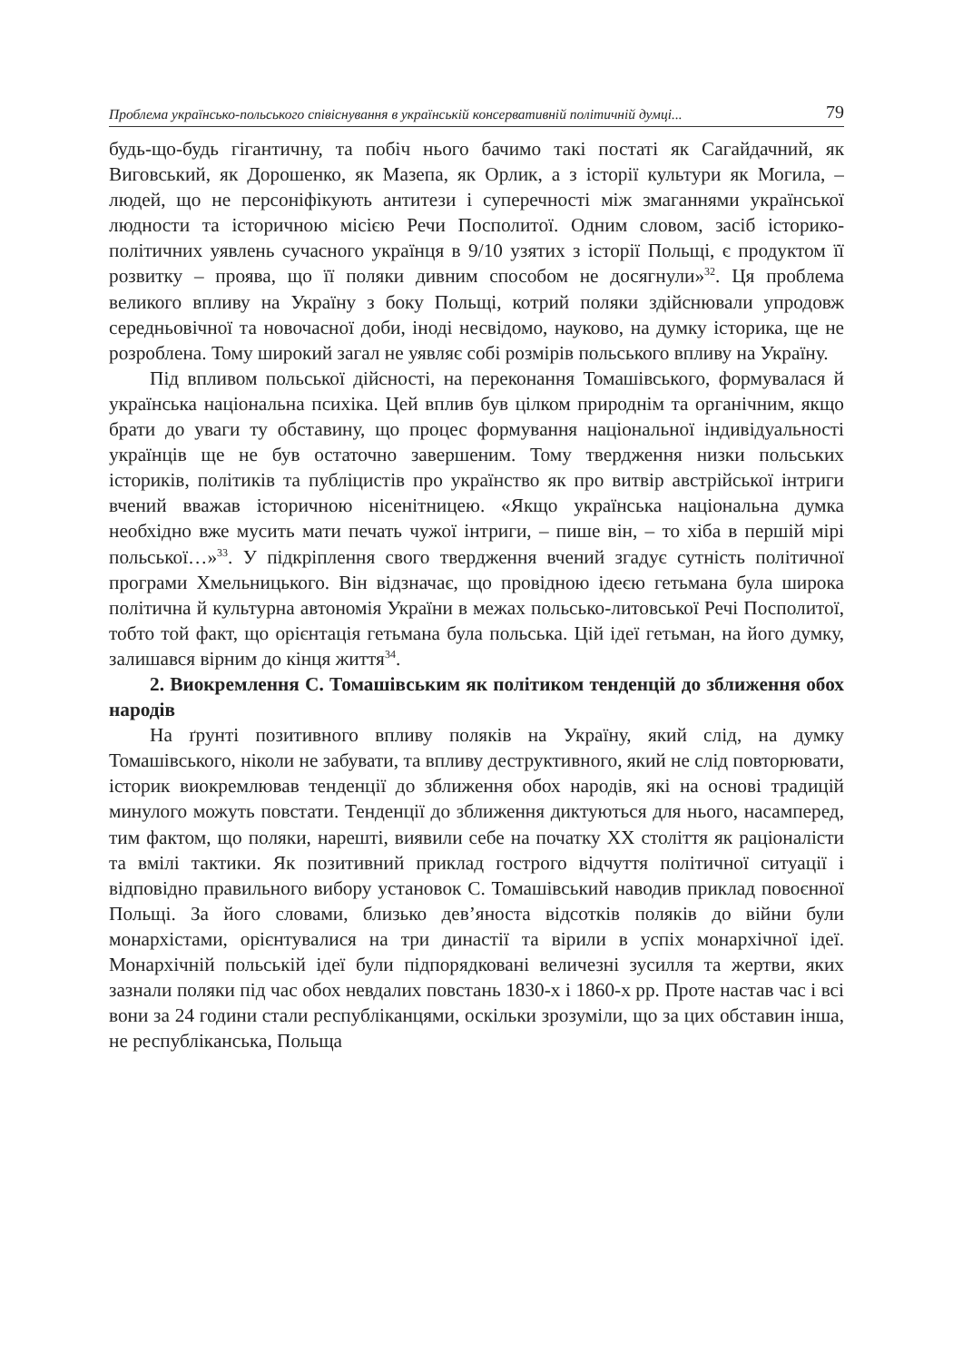Проблема українсько-польського співіснування в українській консервативній політичній думці... 79
будь-що-будь гігантичну, та побіч нього бачимо такі постаті як Сагайдачний, як Виговський, як Дорошенко, як Мазепа, як Орлик, а з історії культури як Могила, – людей, що не персоніфікують антитези і суперечності між змаганнями української людности та історичною місією Речи Посполитої. Одним словом, засіб історико-політичних уявлень сучасного українця в 9/10 узятих з історії Польщі, є продуктом її розвитку – проява, що її поляки дивним способом не досягнули»<sup>32</sup>. Ця проблема великого впливу на Україну з боку Польщі, котрий поляки здійснювали упродовж середньовічної та новочасної доби, іноді несвідомо, науково, на думку історика, ще не розроблена. Тому широкий загал не уявляє собі розмірів польського впливу на Україну.
Під впливом польської дійсності, на переконання Томашівського, формувалася й українська національна психіка. Цей вплив був цілком природнім та органічним, якщо брати до уваги ту обставину, що процес формування національної індивідуальності українців ще не був остаточно завершеним. Тому твердження низки польських істориків, політиків та публіцистів про українство як про витвір австрійської інтриги вчений вважав історичною нісенітницею. «Якщо українська національна думка необхідно вже мусить мати печать чужої інтриги, – пише він, – то хіба в першій мірі польської…»<sup>33</sup>. У підкріплення свого твердження вчений згадує сутність політичної програми Хмельницького. Він відзначає, що провідною ідеєю гетьмана була широка політична й культурна автономія України в межах польсько-литовської Речі Посполитої, тобто той факт, що орієнтація гетьмана була польська. Цій ідеї гетьман, на його думку, залишався вірним до кінця життя<sup>34</sup>.
2. Виокремлення С. Томашівським як політиком тенденцій до зближення обох народів
На ґрунті позитивного впливу поляків на Україну, який слід, на думку Томашівського, ніколи не забувати, та впливу деструктивного, який не слід повторювати, історик виокремлював тенденції до зближення обох народів, які на основі традицій минулого можуть повстати. Тенденції до зближення диктуються для нього, насамперед, тим фактом, що поляки, нарешті, виявили себе на початку ХХ століття як раціоналісти та вмілі тактики. Як позитивний приклад гострого відчуття політичної ситуації і відповідно правильного вибору установок С. Томашівський наводив приклад повоєнної Польщі. За його словами, близько дев’яноста відсотків поляків до війни були монархістами, орієнтувалися на три династії та вірили в успіх монархічної ідеї. Монархічній польській ідеї були підпорядковані величезні зусилля та жертви, яких зазнали поляки під час обох невдалих повстань 1830-х і 1860-х рр. Проте настав час і всі вони за 24 години стали республіканцями, оскільки зрозуміли, що за цих обставин інша, не республіканська, Польща